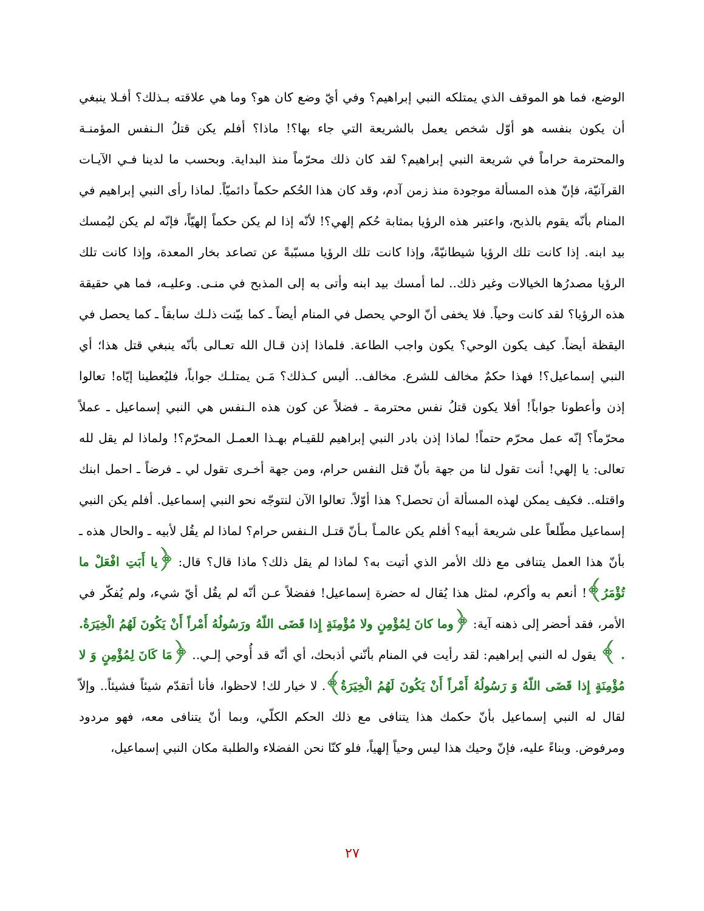الوضع، فما هو الموقف الذي يمتلكه النبي إبراهيم؟ وفي أيّ وضع كان هو؟ وما هي علاقته بـذلك؟ أفـلا ينبغي أن يكون بنفسه هو أوّل شخص يعمل بالشريعة التي جاء بها؟! ماذا؟ أفلم يكن قتلُ الـنفس المؤمنـة والمحترمة حراماً في شريعة النبي إبراهيم؟ لقد كان ذلك محرّماً منذ البداية. وبحسب ما لدينا فـي الآيـات القرآنيّة، فإنّ هذه المسألة موجودة منذ زمن آدم، وقد كان هذا الحُكم حكماً دائميّاً. لماذا رأى النبي إبراهيم في المنام بأنّه يقوم بالذبح، واعتبر هذه الرؤيا بمثابة حُكم إلهي؟! لأنّه إذا لم يكن حكماً إلهيّاً، فإنّه لم يكن ليُمسك بيد ابنه. إذا كانت تلك الرؤيا شيطانيّةً، وإذا كانت تلك الرؤيا مسبّبةً عن تصاعد بخار المعدة، وإذا كانت تلك الرؤيا مصدرُها الخيالات وغير ذلك.. لما أمسك بيد ابنه وأتى به إلى المذبح في منـى. وعليـه، فما هي حقيقة هذه الرؤيا؟ لقد كانت وحياً. فلا يخفى أنّ الوحي يحصل في المنام أيضاً ـ كما بيّنت ذلـك سابقاً ـ كما يحصل في اليقظة أيضاً. كيف يكون الوحي؟ يكون واجب الطاعة. فلماذا إذن قـال الله تعـالى بأنّه ينبغي قتل هذا؛ أي النبي إسماعيل؟! فهذا حكمٌ مخالف للشرع. مخالف.. أليس كـذلك؟ مَـن يمتلـك جواباً، فليُعطينا إيّاه! تعالوا إذن وأعطونا جواباً! أفلا يكون قتلُ نفس محترمة ـ فضلاً عن كون هذه الـنفس هي النبي إسماعيل ـ عملاً محرّماً؟ إنّه عمل محرّم حتماً! لماذا إذن بادر النبي إبراهيم للقيـام بهـذا العمـل المحرّم؟! ولماذا لم يقل لله تعالى: يا إلهي! أنت تقول لنا من جهة بأنّ قتل النفس حرام، ومن جهة أخـرى تقول لي ـ فرضاً ـ احمل ابنك واقتله.. فكيف يمكن لهذه المسألة أن تحصل؟ هذا أوّلاً. تعالوا الآن لنتوجّه نحو النبي إسماعيل. أفلم يكن النبي إسماعيل مطّلعاً على شريعة أبيه؟ أفلم يكن عالمـاً بـأنّ قتـل الـنفس حرام؟ لماذا لم يقُل لأبيه ـ والحال هذه ـ بأنّ هذا العمل يتنافى مع ذلك الأمر الذي أتيت به؟ لماذا لم يقل ذلك؟ ماذا قال؟ قال: ﴿يا أَبَتِ افْعَلْ ما تُؤْمَرُ﴾! أنعم به وأكرم، لمثل هذا يُقال له حضرة إسماعيل! ففضلاً عـن أنّه لم يقُل أيّ شيء، ولم يُفكّر في الأمر، فقد أحضر إلى ذهنه آية: ﴿وما كانَ لِمُؤْمِنٍ ولا مُؤْمِنَةٍ إِذا قَضَى اللّهُ ورَسُولُهُ أَمْراً أَنْ يَكُونَ لَهُمُ الْخِيَرَةُ. . ﴾ يقول له النبي إبراهيم: لقد رأيت في المنام بأنّني أذبحك، أي أنّه قد أُوحي إلـي.. ﴿مَا كَانَ لِمُؤْمِنٍ وَ لا مُؤْمِنَةٍ إِذا قَضَى اللّهُ وَ رَسُولُهُ أَمْراً أَنْ يَكُونَ لَهُمُ الْخِيَرَةُ﴾. لا خيار لك! لاحظوا، فأنا أتقدّم شيئاً فشيئاً.. وإلاّ لقال له النبي إسماعيل بأنّ حكمك هذا يتنافى مع ذلك الحكم الكلّي، وبما أنّ يتنافى معه، فهو مردود ومرفوض. وبناءً عليه، فإنّ وحيك هذا ليس وحياً إلهياً، فلو كنّا نحن الفضلاء والطلبة مكان النبي إسماعيل،
٢٧